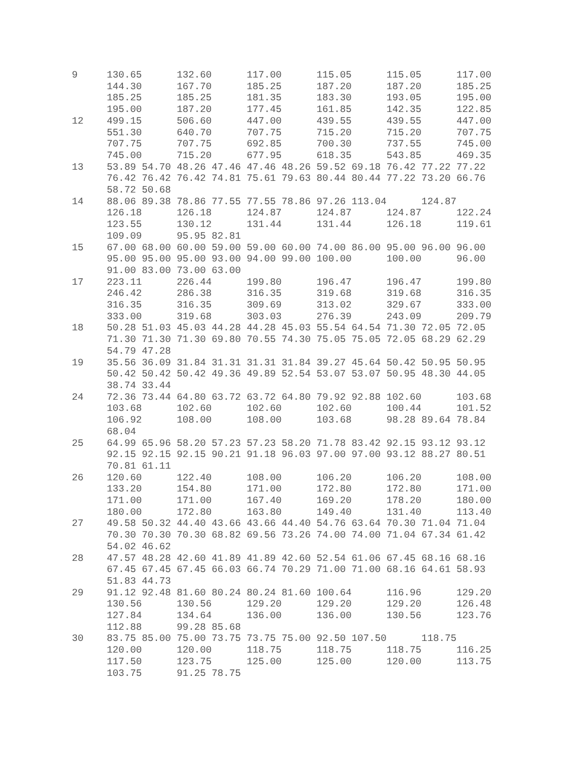9     130.65      132.60      117.00      115.05      115.05      117.00
      144.30      167.70      185.25      187.20      187.20      185.25
      185.25      185.25      181.35      183.30      193.05      195.00
      195.00      187.20      177.45      161.85      142.35      122.85
12    499.15      506.60      447.00      439.55      439.55      447.00
      551.30      640.70      707.75      715.20      715.20      707.75
      707.75      707.75      692.85      700.30      737.55      745.00
      745.00      715.20      677.95      618.35      543.85      469.35
13    53.89 54.70 48.26 47.46 47.46 48.26 59.52 69.18 76.42 77.22 77.22
      76.42 76.42 76.42 74.81 75.61 79.63 80.44 80.44 77.22 73.20 66.76
      58.72 50.68
14    88.06 89.38 78.86 77.55 77.55 78.86 97.26 113.04      124.87
      126.18      126.18      124.87      124.87      124.87      122.24
      123.55      130.12      131.44      131.44      126.18      119.61
      109.09      95.95 82.81
15    67.00 68.00 60.00 59.00 59.00 60.00 74.00 86.00 95.00 96.00 96.00
      95.00 95.00 95.00 93.00 94.00 99.00 100.00      100.00      96.00
      91.00 83.00 73.00 63.00
17    223.11      226.44      199.80      196.47      196.47      199.80
      246.42      286.38      316.35      319.68      319.68      316.35
      316.35      316.35      309.69      313.02      329.67      333.00
      333.00      319.68      303.03      276.39      243.09      209.79
18    50.28 51.03 45.03 44.28 44.28 45.03 55.54 64.54 71.30 72.05 72.05
      71.30 71.30 71.30 69.80 70.55 74.30 75.05 75.05 72.05 68.29 62.29
      54.79 47.28
19    35.56 36.09 31.84 31.31 31.31 31.84 39.27 45.64 50.42 50.95 50.95
      50.42 50.42 50.42 49.36 49.89 52.54 53.07 53.07 50.95 48.30 44.05
      38.74 33.44
24    72.36 73.44 64.80 63.72 63.72 64.80 79.92 92.88 102.60      103.68
      103.68      102.60      102.60      102.60      100.44      101.52
      106.92      108.00      108.00      103.68      98.28 89.64 78.84
      68.04
25    64.99 65.96 58.20 57.23 57.23 58.20 71.78 83.42 92.15 93.12 93.12
      92.15 92.15 92.15 90.21 91.18 96.03 97.00 97.00 93.12 88.27 80.51
      70.81 61.11
26    120.60      122.40      108.00      106.20      106.20      108.00
      133.20      154.80      171.00      172.80      172.80      171.00
      171.00      171.00      167.40      169.20      178.20      180.00
      180.00      172.80      163.80      149.40      131.40      113.40
27    49.58 50.32 44.40 43.66 43.66 44.40 54.76 63.64 70.30 71.04 71.04
      70.30 70.30 70.30 68.82 69.56 73.26 74.00 74.00 71.04 67.34 61.42
      54.02 46.62
28    47.57 48.28 42.60 41.89 41.89 42.60 52.54 61.06 67.45 68.16 68.16
      67.45 67.45 67.45 66.03 66.74 70.29 71.00 71.00 68.16 64.61 58.93
      51.83 44.73
29    91.12 92.48 81.60 80.24 80.24 81.60 100.64      116.96      129.20
      130.56      130.56      129.20      129.20      129.20      126.48
      127.84      134.64      136.00      136.00      130.56      123.76
      112.88      99.28 85.68
30    83.75 85.00 75.00 73.75 73.75 75.00 92.50 107.50      118.75
      120.00      120.00      118.75      118.75      118.75      116.25
      117.50      123.75      125.00      125.00      120.00      113.75
      103.75      91.25 78.75